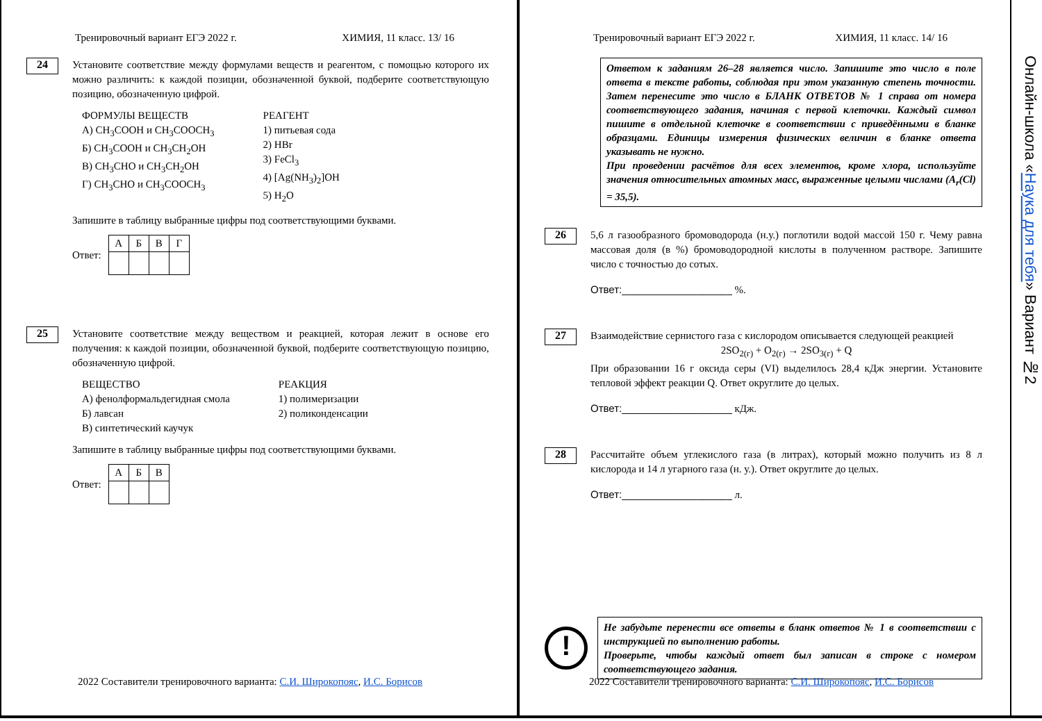Тренировочный вариант ЕГЭ 2022 г. ХИМИЯ, 11 класс. 13/ 16
24
Установите соответствие между формулами веществ и реагентом, с помощью которого их можно различить: к каждой позиции, обозначенной буквой, подберите соответствующую позицию, обозначенную цифрой.
ФОРМУЛЫ ВЕЩЕСТВ
А) CH<sub>3</sub>COOH и CH<sub>3</sub>COOCH<sub>3</sub>
Б) CH<sub>3</sub>COOH и CH<sub>3</sub>CH<sub>2</sub>OH
В) CH<sub>3</sub>CHO и CH<sub>3</sub>CH<sub>2</sub>OH
Г) CH<sub>3</sub>CHO и CH<sub>3</sub>COOCH<sub>3</sub>
РЕАГЕНТ
1) питьевая сода
2) HBr
3) FeCl<sub>3</sub>
4) [Ag(NH<sub>3</sub>)<sub>2</sub>]OH
5) H<sub>2</sub>O
Запишите в таблицу выбранные цифры под соответствующими буквами.
Ответ:
| А | Б | В | Г |
25
Установите соответствие между веществом и реакцией, которая лежит в основе его получения: к каждой позиции, обозначенной буквой, подберите соответствующую позицию, обозначенную цифрой.
ВЕЩЕСТВО
А) фенолформальдегидная смола
Б) лавсан
В) синтетический каучук
РЕАКЦИЯ
1) полимеризации
2) поликонденсации
Запишите в таблицу выбранные цифры под соответствующими буквами.
Ответ:
| А | Б | В |
2022 Составители тренировочного варианта: С.И. Широкопояс, И.С. Борисов
Тренировочный вариант ЕГЭ 2022 г. ХИМИЯ, 11 класс. 14/ 16
Ответом к заданиям 26–28 является число. Запишите это число в поле ответа в тексте работы, соблюдая при этом указанную степень точности. Затем перенесите это число в БЛАНК ОТВЕТОВ № 1 справа от номера соответствующего задания, начиная с первой клеточки. Каждый символ пишите в отдельной клеточке в соответствии с приведёнными в бланке образцами. Единицы измерения физических величин в бланке ответа указывать не нужно.
При проведении расчётов для всех элементов, кроме хлора, используйте значения относительных атомных масс, выраженные целыми числами (A<sub>r</sub>(Cl) = 35,5).
26
5,6 л газообразного бромоводорода (н.у.) поглотили водой массой 150 г. Чему равна массовая доля (в %) бромоводородной кислоты в полученном растворе. Запишите число с точностью до сотых.
Ответ:___________________ %.
27
Взаимодействие сернистого газа с кислородом описывается следующей реакцией
2SO<sub>2(г)</sub> + O<sub>2(г)</sub> → 2SO<sub>3(г)</sub> + Q
При образовании 16 г оксида серы (VI) выделилось 28,4 кДж энергии. Установите тепловой эффект реакции Q. Ответ округлите до целых.
Ответ:___________________ кДж.
28
Рассчитайте объем углекислого газа (в литрах), который можно получить из 8 л кислорода и 14 л угарного газа (н. у.). Ответ округлите до целых.
Ответ:___________________ л.
!
Не забудьте перенести все ответы в бланк ответов № 1 в соответствии с инструкцией по выполнению работы.
Проверьте, чтобы каждый ответ был записан в строке с номером соответствующего задания.
2022 Составители тренировочного варианта: С.И. Широкопояс, И.С. Борисов
Онлайн-школа «Наука для тебя» Вариант №2